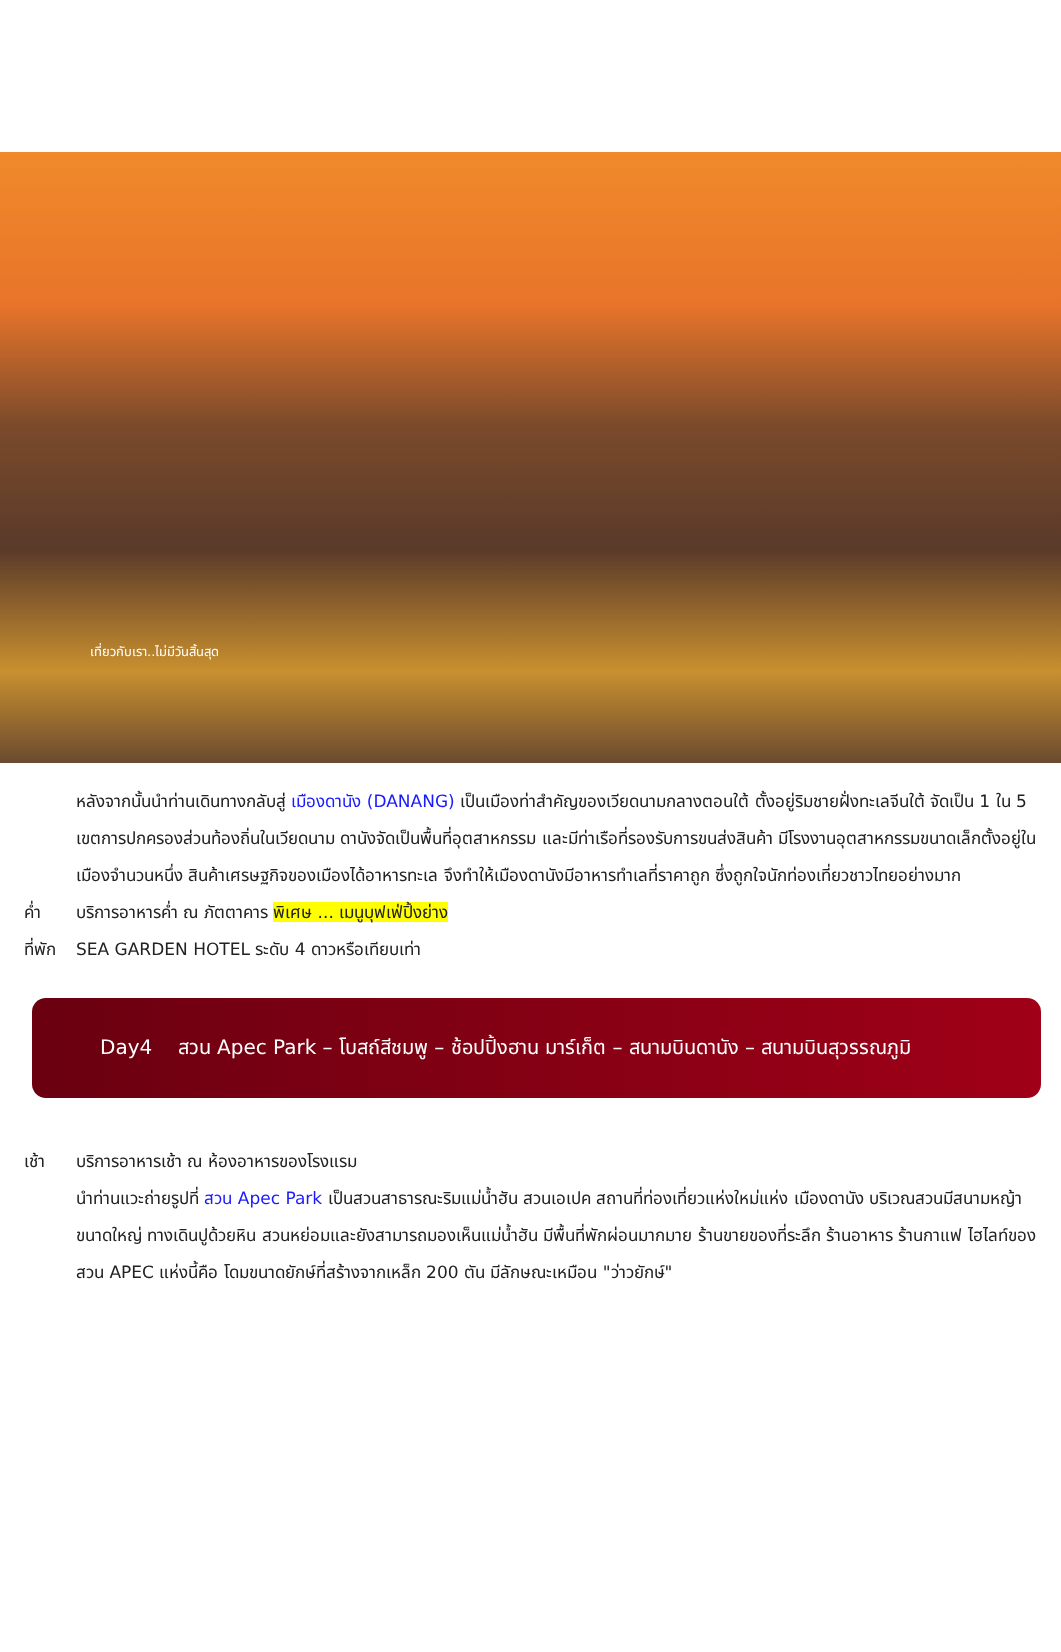เที่ยวกับเรา..ไม่มีวันสิ้นสุด
หลังจากนั้นนำท่านเดินทางกลับสู่ เมืองดานัง (DANANG) เป็นเมืองท่าสำคัญของเวียดนามกลางตอนใต้ ตั้งอยู่ริมชายฝั่งทะเลจีนใต้ จัดเป็น 1 ใน 5 เขตการปกครองส่วนท้องถิ่นในเวียดนาม ดานังจัดเป็นพื้นที่อุตสาหกรรม และมีท่าเรือที่รองรับการขนส่งสินค้า มีโรงงานอุตสาหกรรมขนาดเล็กตั้งอยู่ในเมืองจำนวนหนึ่ง สินค้าเศรษฐกิจของเมืองได้อาหารทะเล จึงทำให้เมืองดานังมีอาหารทำเลที่ราคาถูก ซึ่งถูกใจนักท่องเที่ยวชาวไทยอย่างมาก
ค่ำ บริการอาหารค่ำ ณ ภัตตาคาร พิเศษ ... เมนูบุฟเฟ่ปิ้งย่าง
ที่พัก SEA GARDEN HOTEL ระดับ 4 ดาวหรือเทียบเท่า
Day4 สวน Apec Park – โบสถ์สีชมพู – ช้อปปิ้งฮาน มาร์เก็ต – สนามบินดานัง – สนามบินสุวรรณภูมิ
เช้า บริการอาหารเช้า ณ ห้องอาหารของโรงแรม
นำท่านแวะถ่ายรูปที่ สวน Apec Park เป็นสวนสาธารณะริมแม่น้ำฮัน สวนเอเปค สถานที่ท่องเที่ยวแห่งใหม่แห่ง เมืองดานัง บริเวณสวนมีสนามหญ้าขนาดใหญ่ ทางเดินปูด้วยหิน สวนหย่อมและยังสามารถมองเห็นแม่น้ำฮัน มีพื้นที่พักผ่อนมากมาย ร้านขายของที่ระลึก ร้านอาหาร ร้านกาแฟ ไฮไลท์ของสวน APEC แห่งนี้คือ โดมขนาดยักษ์ที่สร้างจากเหล็ก 200 ตัน มีลักษณะเหมือน "ว่าวยักษ์"